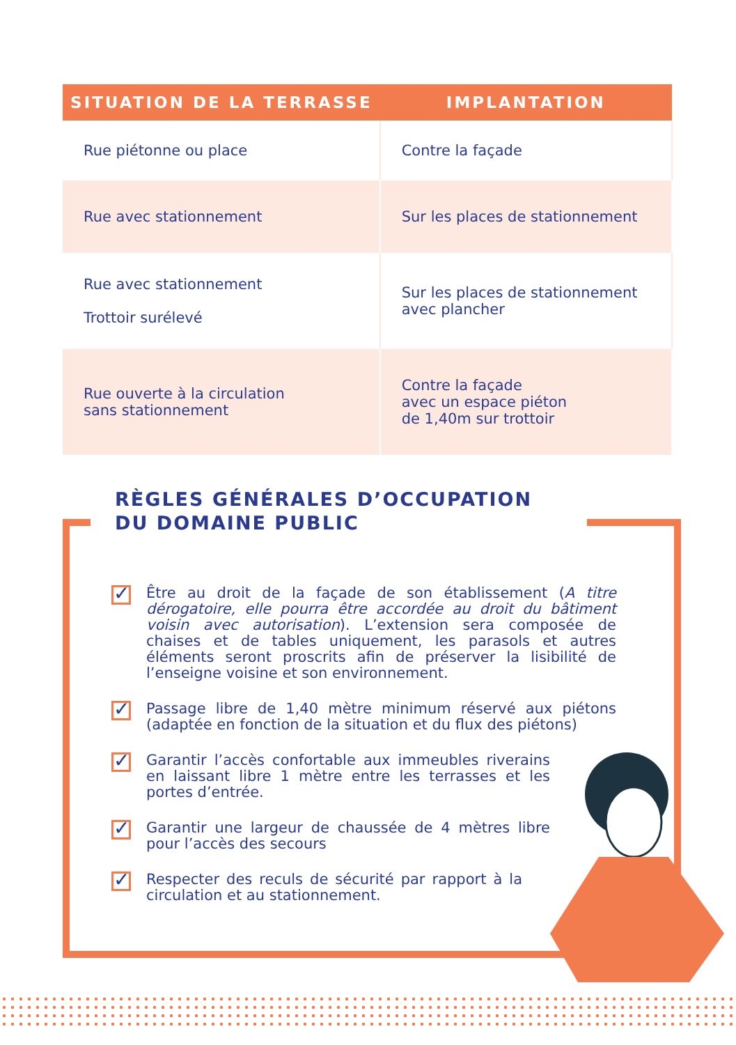| SITUATION DE LA TERRASSE | IMPLANTATION |
| --- | --- |
| Rue piétonne ou place | Contre la façade |
| Rue avec stationnement | Sur les places de stationnement |
| Rue avec stationnement Trottoir surélevé | Sur les places de stationnement avec plancher |
| Rue ouverte à la circulation sans stationnement | Contre la façade avec un espace piéton de 1,40m sur trottoir |
RÈGLES GÉNÉRALES D’OCCUPATION
DU DOMAINE PUBLIC
✓ Être au droit de la façade de son établissement (A titre dérogatoire, elle pourra être accordée au droit du bâtiment voisin avec autorisation). L’extension sera composée de chaises et de tables uniquement, les parasols et autres éléments seront proscrits afin de préserver la lisibilité de l’enseigne voisine et son environnement.
✓ Passage libre de 1,40 mètre minimum réservé aux piétons (adaptée en fonction de la situation et du flux des piétons)
✓ Garantir l’accès confortable aux immeubles riverains en laissant libre 1 mètre entre les terrasses et les portes d’entrée.
✓ Garantir une largeur de chaussée de 4 mètres libre pour l’accès des secours
✓ Respecter des reculs de sécurité par rapport à la circulation et au stationnement.